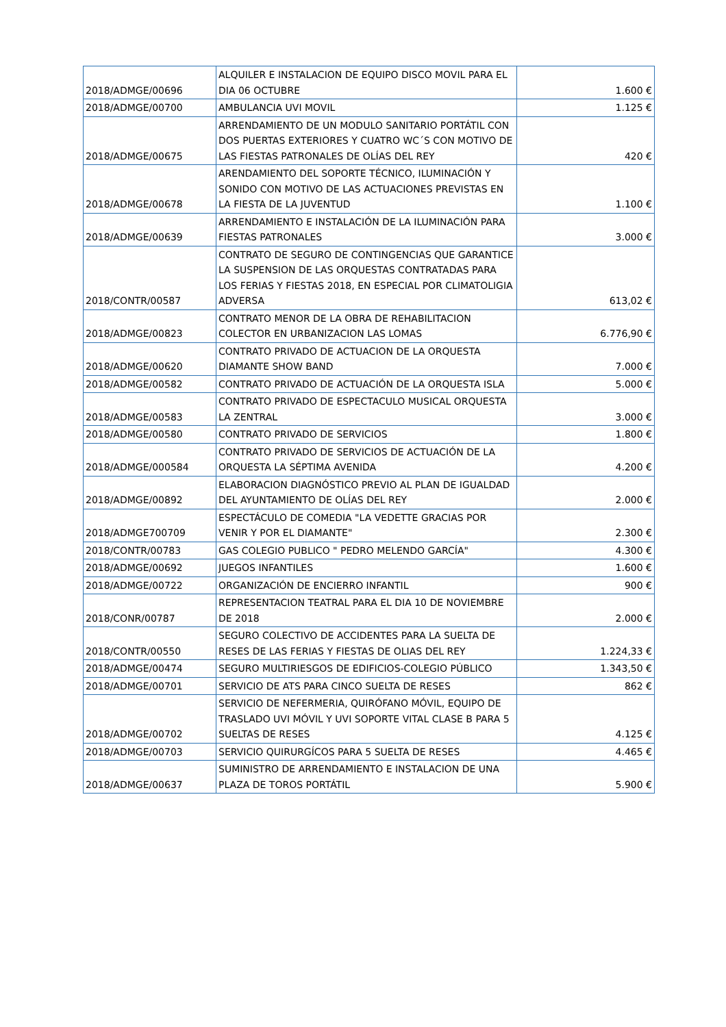| 2018/ADMGE/00696 | ALQUILER E INSTALACION DE EQUIPO DISCO MOVIL PARA EL DIA 06 OCTUBRE | 1.600 € |
| 2018/ADMGE/00700 | AMBULANCIA UVI MOVIL | 1.125 € |
| 2018/ADMGE/00675 | ARRENDAMIENTO DE UN MODULO SANITARIO PORTÁTIL CON DOS PUERTAS EXTERIORES Y CUATRO WC´S CON MOTIVO DE LAS FIESTAS PATRONALES DE OLÍAS DEL REY | 420 € |
| 2018/ADMGE/00678 | ARENDAMIENTO DEL SOPORTE TÉCNICO, ILUMINACIÓN Y SONIDO CON MOTIVO DE LAS ACTUACIONES PREVISTAS EN LA FIESTA DE LA JUVENTUD | 1.100 € |
| 2018/ADMGE/00639 | ARRENDAMIENTO E INSTALACIÓN DE LA ILUMINACIÓN PARA FIESTAS PATRONALES | 3.000 € |
| 2018/CONTR/00587 | CONTRATO DE SEGURO DE CONTINGENCIAS QUE GARANTICE LA SUSPENSION DE LAS ORQUESTAS CONTRATADAS PARA LOS FERIAS Y FIESTAS 2018, EN ESPECIAL POR CLIMATOLIGIA ADVERSA | 613,02 € |
| 2018/ADMGE/00823 | CONTRATO MENOR DE LA OBRA DE REHABILITACION COLECTOR EN URBANIZACION LAS LOMAS | 6.776,90 € |
| 2018/ADMGE/00620 | CONTRATO PRIVADO DE ACTUACION DE LA ORQUESTA DIAMANTE SHOW BAND | 7.000 € |
| 2018/ADMGE/00582 | CONTRATO PRIVADO DE ACTUACIÓN DE LA ORQUESTA ISLA | 5.000 € |
| 2018/ADMGE/00583 | CONTRATO PRIVADO DE ESPECTACULO MUSICAL ORQUESTA LA ZENTRAL | 3.000 € |
| 2018/ADMGE/00580 | CONTRATO PRIVADO DE SERVICIOS | 1.800 € |
| 2018/ADMGE/000584 | CONTRATO PRIVADO DE SERVICIOS DE ACTUACIÓN DE LA ORQUESTA LA SÉPTIMA AVENIDA | 4.200 € |
| 2018/ADMGE/00892 | ELABORACION DIAGNÓSTICO PREVIO AL PLAN DE IGUALDAD DEL AYUNTAMIENTO DE OLÍAS DEL REY | 2.000 € |
| 2018/ADMGE700709 | ESPECTÁCULO DE COMEDIA "LA VEDETTE GRACIAS POR VENIR Y POR EL DIAMANTE" | 2.300 € |
| 2018/CONTR/00783 | GAS COLEGIO PUBLICO " PEDRO MELENDO GARCÍA" | 4.300 € |
| 2018/ADMGE/00692 | JUEGOS INFANTILES | 1.600 € |
| 2018/ADMGE/00722 | ORGANIZACIÓN DE ENCIERRO INFANTIL | 900 € |
| 2018/CONR/00787 | REPRESENTACION TEATRAL PARA EL DIA 10 DE NOVIEMBRE DE 2018 | 2.000 € |
| 2018/CONTR/00550 | SEGURO COLECTIVO DE ACCIDENTES PARA LA SUELTA DE RESES DE LAS FERIAS Y FIESTAS DE OLIAS DEL REY | 1.224,33 € |
| 2018/ADMGE/00474 | SEGURO MULTIRIESGOS DE EDIFICIOS-COLEGIO PÚBLICO | 1.343,50 € |
| 2018/ADMGE/00701 | SERVICIO DE ATS PARA CINCO SUELTA DE RESES | 862 € |
| 2018/ADMGE/00702 | SERVICIO DE NEFERMERIA, QUIRÓFANO MÓVIL, EQUIPO DE TRASLADO UVI MÓVIL Y UVI SOPORTE VITAL CLASE B PARA 5 SUELTAS DE RESES | 4.125 € |
| 2018/ADMGE/00703 | SERVICIO QUIRURGÍCOS PARA 5 SUELTA DE RESES | 4.465 € |
| 2018/ADMGE/00637 | SUMINISTRO DE ARRENDAMIENTO E INSTALACION DE UNA PLAZA DE TOROS PORTÁTIL | 5.900 € |